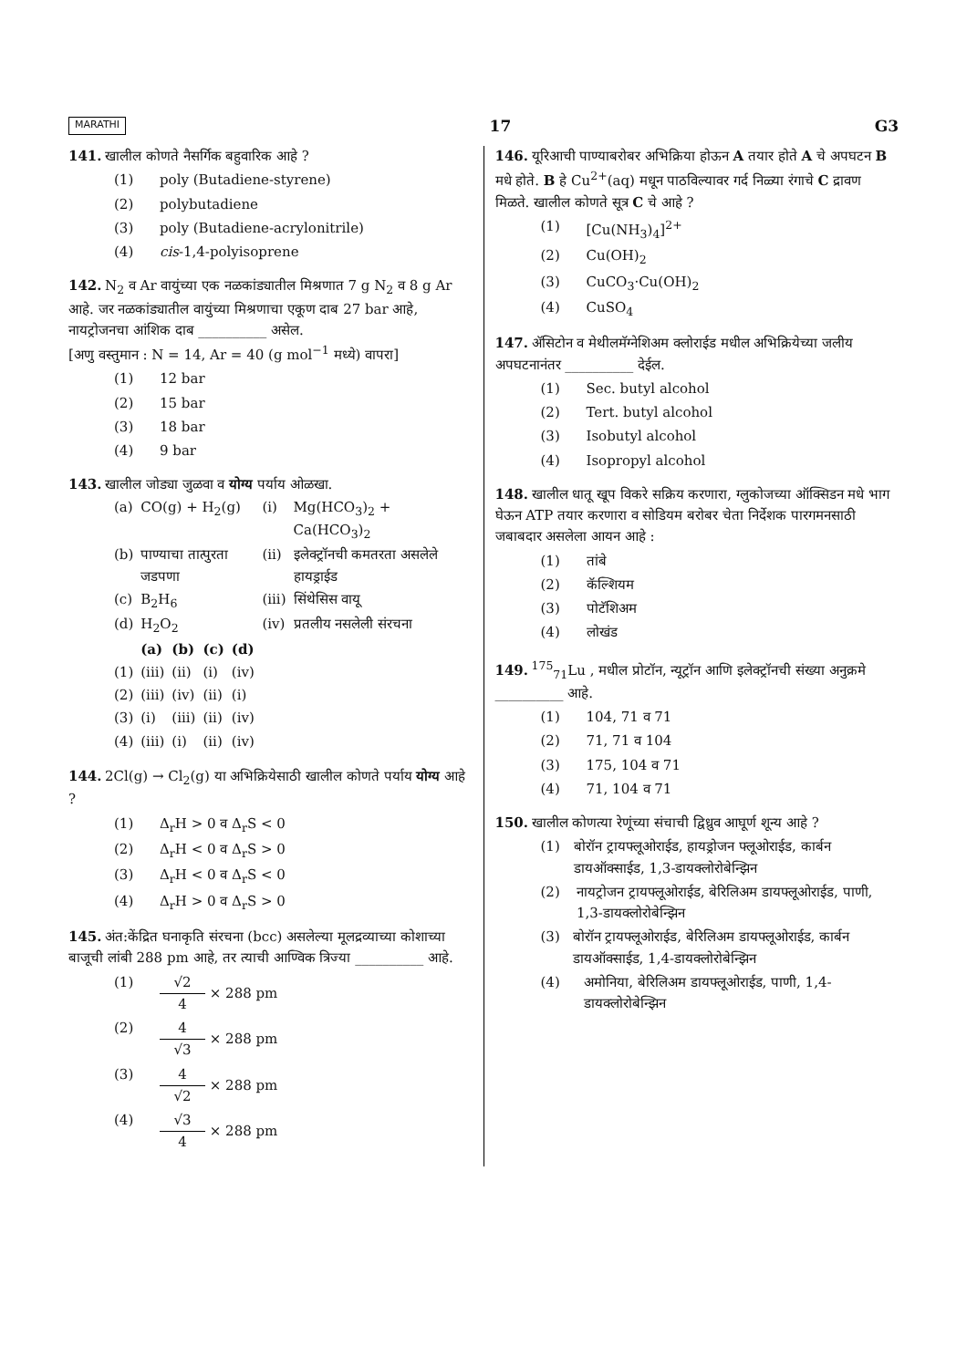MARATHI 17 G3
141. खालील कोणते नैसर्गिक बहुवारिक आहे ?
(1) poly (Butadiene-styrene)
(2) polybutadiene
(3) poly (Butadiene-acrylonitrile)
(4) cis-1,4-polyisoprene
142. N<sub>2</sub> व Ar वायुंच्या एक नळकांड्यातील मिश्रणात 7 g N<sub>2</sub> व 8 g Ar आहे. जर नळकांड्यातील वायुंच्या मिश्रणाचा एकूण दाब 27 bar आहे, नायट्रोजनचा आंशिक दाब __________ असेल.
[अणु वस्तुमान : N = 14, Ar = 40 (g mol<sup>−1</sup> मध्ये) वापरा]
(1) 12 bar
(2) 15 bar
(3) 18 bar
(4) 9 bar
143. खालील जोड्या जुळवा व योग्य पर्याय ओळखा.
| (a) | CO(g) + H<sub>2</sub>(g) | (i) | Mg(HCO<sub>3</sub>)<sub>2</sub> + Ca(HCO<sub>3</sub>)<sub>2</sub> |
| (b) | पाण्याचा तात्पुरता जडपणा | (ii) | इलेक्ट्रॉनची कमतरता असलेले हायड्राईड |
| (c) | B<sub>2</sub>H<sub>6</sub> | (iii) | सिंथेसिस वायू |
| (d) | H<sub>2</sub>O<sub>2</sub> | (iv) | प्रतलीय नसलेली संरचना |
| | (a) | (b) | (c) | (d) |
| --- | --- | --- | --- | --- |
| (1) | (iii) | (ii) | (i) | (iv) |
| (2) | (iii) | (iv) | (ii) | (i) |
| (3) | (i) | (iii) | (ii) | (iv) |
| (4) | (iii) | (i) | (ii) | (iv) |
144. 2Cl(g) → Cl<sub>2</sub>(g) या अभिक्रियेसाठी खालील कोणते पर्याय योग्य आहे ?
(1) Δ<sub>r</sub>H > 0 व Δ<sub>r</sub>S < 0
(2) Δ<sub>r</sub>H < 0 व Δ<sub>r</sub>S > 0
(3) Δ<sub>r</sub>H < 0 व Δ<sub>r</sub>S < 0
(4) Δ<sub>r</sub>H > 0 व Δ<sub>r</sub>S > 0
145. अंत:केंद्रित घनाकृति संरचना (bcc) असलेल्या मूलद्रव्याच्या कोशाच्या बाजूची लांबी 288 pm आहे, तर त्याची आण्विक त्रिज्या __________ आहे.
(1) √2 4 × 288 pm
(2) 4 √3 × 288 pm
(3) 4 √2 × 288 pm
(4) √3 4 × 288 pm
146. यूरिआची पाण्याबरोबर अभिक्रिया होऊन A तयार होते A चे अपघटन B मधे होते. B हे Cu<sup>2+</sup>(aq) मधून पाठविल्यावर गर्द निळ्या रंगाचे C द्रावण मिळते. खालील कोणते सूत्र C चे आहे ?
(1) [Cu(NH<sub>3</sub>)<sub>4</sub>]<sup>2+</sup>
(2) Cu(OH)<sub>2</sub>
(3) CuCO<sub>3</sub>·Cu(OH)<sub>2</sub>
(4) CuSO<sub>4</sub>
147. ॲसिटोन व मेथीलमॅग्नेशिअम क्लोराईड मधील अभिक्रियेच्या जलीय अपघटनानंतर __________ देईल.
(1) Sec. butyl alcohol
(2) Tert. butyl alcohol
(3) Isobutyl alcohol
(4) Isopropyl alcohol
148. खालील धातू खूप विकरे सक्रिय करणारा, ग्लुकोजच्या ऑक्सिडन मधे भाग घेऊन ATP तयार करणारा व सोडियम बरोबर चेता निर्देशक पारगमनसाठी जबाबदार असलेला आयन आहे :
(1) तांबे
(2) कॅल्शियम
(3) पोटॅशिअम
(4) लोखंड
149.<sup>175</sup><sub>71</sub>Lu , मधील प्रोटॉन, न्यूट्रॉन आणि इलेक्ट्रॉनची संख्या अनुक्रमे __________ आहे.
(1) 104, 71 व 71
(2) 71, 71 व 104
(3) 175, 104 व 71
(4) 71, 104 व 71
150. खालील कोणत्या रेणूंच्या संचाची द्विध्रुव आघूर्ण शून्य आहे ?
(1) बोरॉन ट्रायफ्लूओराईड, हायड्रोजन फ्लूओराईड, कार्बन डायऑक्साईड, 1,3-डायक्लोरोबेन्झिन
(2) नायट्रोजन ट्रायफ्लूओराईड, बेरिलिअम डायफ्लूओराईड, पाणी, 1,3-डायक्लोरोबेन्झिन
(3) बोरॉन ट्रायफ्लूओराईड, बेरिलिअम डायफ्लूओराईड, कार्बन डायऑक्साईड, 1,4-डायक्लोरोबेन्झिन
(4) अमोनिया, बेरिलिअम डायफ्लूओराईड, पाणी, 1,4-डायक्लोरोबेन्झिन